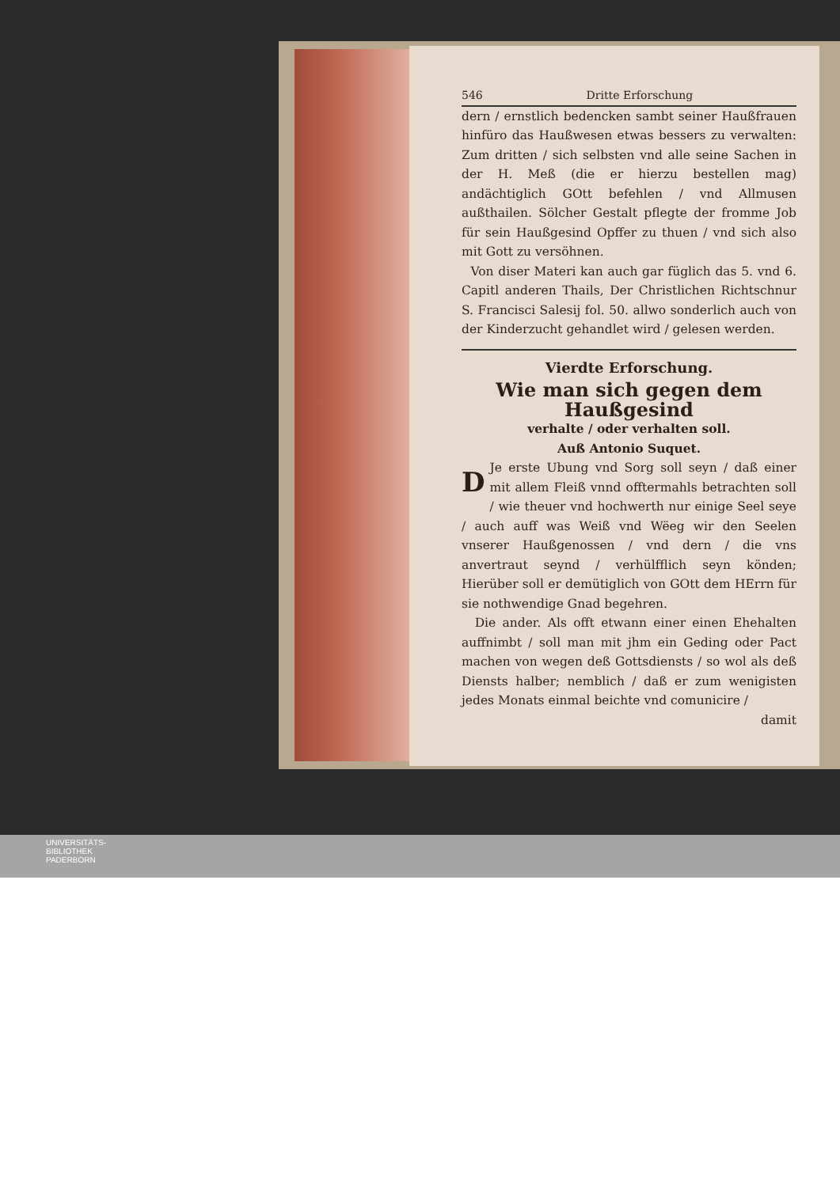546 Dritte Erforschung
dern / ernstlich bedencken sambt seiner Haußfrauen hinfüro das Haußwesen etwas bessers zu verwalten: Zum dritten / sich selbsten vnd alle seine Sachen in der H. Meß (die er hierzu bestellen mag) andächtiglich GOtt befehlen / vnd Allmusen außthailen. Sölcher Gestalt pflegte der fromme Job für sein Haußgesind Opffer zu thuen / vnd sich also mit Gott zu versöhnen.
Von diser Materi kan auch gar füglich das 5. vnd 6. Capitl anderen Thails, Der Christlichen Richtschnur S. Francisci Salesij fol. 50. allwo sonderlich auch von der Kinderzucht gehandlet wird / gelesen werden.
Vierdte Erforschung.
Wie man sich gegen dem Haußgesind
verhalte / oder verhalten soll.
Auß Antonio Suquet.
DJe erste Ubung vnd Sorg soll seyn / daß einer mit allem Fleiß vnnd offtermahls betrachten soll / wie theuer vnd hochwerth nur einige Seel seye / auch auff was Weiß vnd Wëeg wir den Seelen vnserer Haußgenossen / vnd dern / die vns anvertraut seynd / verhülfflich seyn könden; Hierüber soll er demütiglich von GOtt dem HErrn für sie nothwendige Gnad begehren.
Die ander. Als offt etwann einer einen Ehehalten auffnimbt / soll man mit jhm ein Geding oder Pact machen von wegen deß Gottsdiensts / so wol als deß Diensts halber; nemblich / daß er zum wenigisten jedes Monats einmal beichte vnd comunicire /
damit
UNIVERSITÄTS-
BIBLIOTHEK
PADERBORN